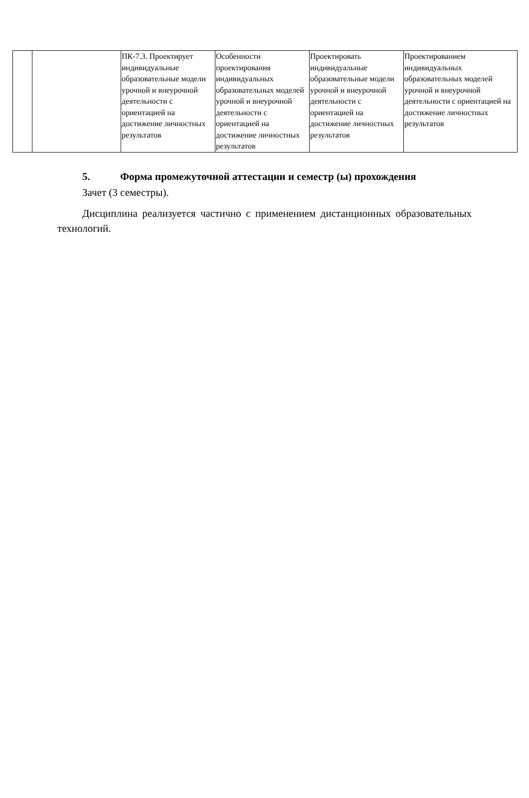| | | ПК-7.3. Проектирует индивидуальные образовательные модели урочной и внеурочной деятельности с ориентацией на достижение личностных результатов | Особенности проектирования индивидуальных образовательных моделей урочной и внеурочной деятельности с ориентацией на достижение личностных результатов | Проектировать индивидуальные образовательные модели урочной и внеурочной деятельности с ориентацией на достижение личностных результатов | Проектированием индивидуальных образовательных моделей урочной и внеурочной деятельности с ориентацией на достижение личностных результатов |
5. Форма промежуточной аттестации и семестр (ы) прохождения
Зачет (3 семестры).
Дисциплина реализуется частично с применением дистанционных образовательных технологий.